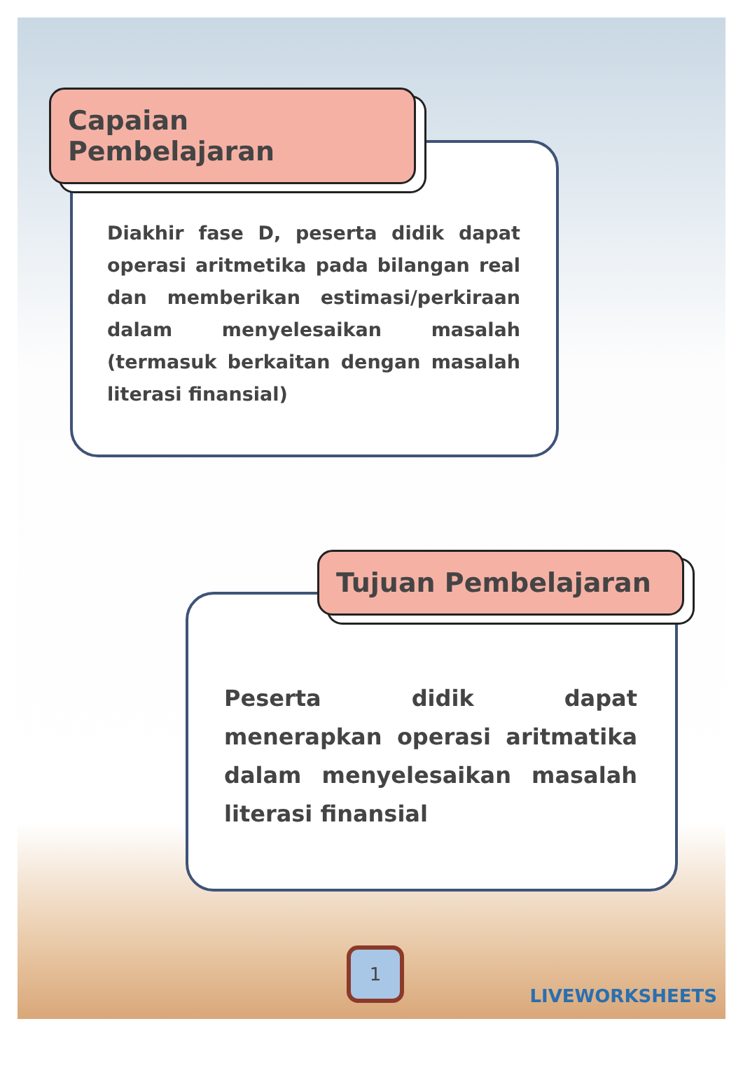Capaian Pembelajaran
Diakhir fase D, peserta didik dapat operasi aritmetika pada bilangan real dan memberikan estimasi/perkiraan dalam menyelesaikan masalah (termasuk berkaitan dengan masalah literasi finansial)
Tujuan Pembelajaran
Peserta didik dapat menerapkan operasi aritmatika dalam menyelesaikan masalah literasi finansial
1
LIVEWORKSHEETS